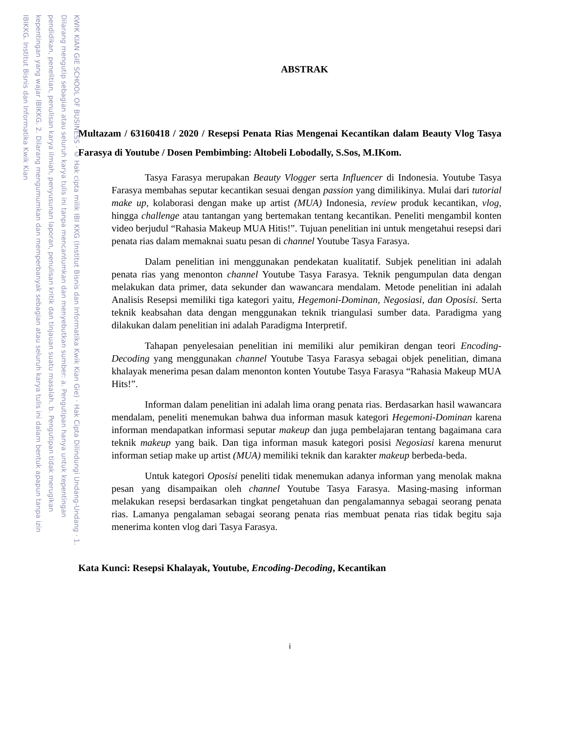KWIK KIAN GIE SCHOOL OF BUSINESS · © Hak cipta milik IBI KKG (Institut Bisnis dan Informatika Kwik Kian Gie) · Hak Cipta Dilindungi Undang-Undang · 1. Dilarang mengutip sebagian atau seluruh karya tulis ini tanpa mencantumkan dan menyebutkan sumber: a. Pengutipan hanya untuk kepentingan pendidikan, penelitian, penulisan karya ilmiah, penyusunan laporan, penulisan kritik dan tinjauan suatu masalah. b. Pengutipan tidak merugikan kepentingan yang wajar IBIKKG. 2. Dilarang mengumumkan dan memperbanyak sebagian atau seluruh karya tulis ini dalam bentuk apapun tanpa izin IBIKKG. Institut Bisnis dan Informatika Kwik Kian
ABSTRAK
Multazam / 63160418 / 2020 / Resepsi Penata Rias Mengenai Kecantikan dalam Beauty Vlog Tasya Farasya di Youtube / Dosen Pembimbing: Altobeli Lobodally, S.Sos, M.IKom.
Tasya Farasya merupakan Beauty Vlogger serta Influencer di Indonesia. Youtube Tasya Farasya membahas seputar kecantikan sesuai dengan passion yang dimilikinya. Mulai dari tutorial make up, kolaborasi dengan make up artist (MUA) Indonesia, review produk kecantikan, vlog, hingga challenge atau tantangan yang bertemakan tentang kecantikan. Peneliti mengambil konten video berjudul “Rahasia Makeup MUA Hitis!”. Tujuan penelitian ini untuk mengetahui resepsi dari penata rias dalam memaknai suatu pesan di channel Youtube Tasya Farasya.
Dalam penelitian ini menggunakan pendekatan kualitatif. Subjek penelitian ini adalah penata rias yang menonton channel Youtube Tasya Farasya. Teknik pengumpulan data dengan melakukan data primer, data sekunder dan wawancara mendalam. Metode penelitian ini adalah Analisis Resepsi memiliki tiga kategori yaitu, Hegemoni-Dominan, Negosiasi, dan Oposisi. Serta teknik keabsahan data dengan menggunakan teknik triangulasi sumber data. Paradigma yang dilakukan dalam penelitian ini adalah Paradigma Interpretif.
Tahapan penyelesaian penelitian ini memiliki alur pemikiran dengan teori Encoding-Decoding yang menggunakan channel Youtube Tasya Farasya sebagai objek penelitian, dimana khalayak menerima pesan dalam menonton konten Youtube Tasya Farasya “Rahasia Makeup MUA Hits!”.
Informan dalam penelitian ini adalah lima orang penata rias. Berdasarkan hasil wawancara mendalam, peneliti menemukan bahwa dua informan masuk kategori Hegemoni-Dominan karena informan mendapatkan informasi seputar makeup dan juga pembelajaran tentang bagaimana cara teknik makeup yang baik. Dan tiga informan masuk kategori posisi Negosiasi karena menurut informan setiap make up artist (MUA) memiliki teknik dan karakter makeup berbeda-beda.
Untuk kategori Oposisi peneliti tidak menemukan adanya informan yang menolak makna pesan yang disampaikan oleh channel Youtube Tasya Farasya. Masing-masing informan melakukan resepsi berdasarkan tingkat pengetahuan dan pengalamannya sebagai seorang penata rias. Lamanya pengalaman sebagai seorang penata rias membuat penata rias tidak begitu saja menerima konten vlog dari Tasya Farasya.
Kata Kunci: Resepsi Khalayak, Youtube, Encoding-Decoding, Kecantikan
i